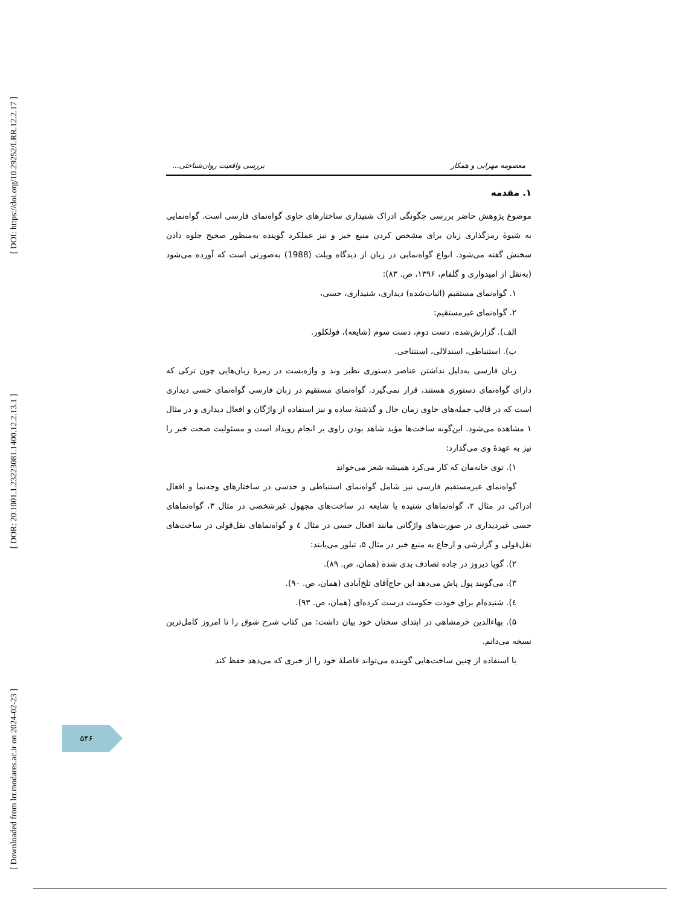[ DOI: https://doi.org/10.29252/LRR.12.2.17 ]
[ DOR: 20.1001.1.23223081.1400.12.2.13.1 ]
[ Downloaded from lrr.modares.ac.ir on 2024-02-23 ]
معصومه مهرابی و همکار بررسی واقعیت روان‌شناختی...
۱. مقدمه
موضوع پژوهش حاضر بررسی چگونگی ادراک شنیداری ساختارهای حاوی گواه‌نمای فارسی است. گواه‌نمایی به شیوهٔ رمزگذاری زبان برای مشخص کردن منبع خبر و نیز عملکرد گوینده به‌منظور صحیح جلوه دادن سخنش گفته می‌شود. انواع گواه‌نمایی در زبان از دیدگاه ویلت (1988) به‌صورتی است که آورده می‌شود (به‌نقل از امیدواری و گلفام، ۱۳۹۶، ص. ۸۳):
۱. گواه‌نمای مستقیم (اثبات‌شده) دیداری، شنیداری، حسی،
۲. گواه‌نمای غیرمستقیم:
الف). گزارش‌شده، دست دوم، دست سوم (شایعه)، فولکلور.
ب). استنباطی، استدلالی، استنتاجی.
زبان فارسی به‌دلیل نداشتن عناصر دستوری نظیر وند و واژه‌بست در زمرهٔ زبان‌هایی چون ترکی که دارای گواه‌نمای دستوری هستند، قرار نمی‌گیرد. گواه‌نمای مستقیم در زبان فارسی گواه‌نمای حسی دیداری است که در قالب جمله‌های حاوی زمان حال و گذشتهٔ ساده و نیز استفاده از واژگان و افعال دیداری و در مثال ۱ مشاهده می‌شود. این‌گونه ساخت‌ها مؤید شاهد بودن راوی بر انجام رویداد است و مسئولیت صحت خبر را نیز به عهدهٔ وی می‌گذارد:
۱). توی خانه‌مان که کار می‌کرد همیشه شعر می‌خواند
گواه‌نمای غیرمستقیم فارسی نیز شامل گواه‌نمای استنباطی و حدسی در ساختارهای وجه‌نما و افعال ادراکی در مثال ۲، گواه‌نماهای شنیده یا شایعه در ساخت‌های مجهول غیرشخصی در مثال ۳، گواه‌نماهای حسی غیردیداری در صورت‌های واژگانی مانند افعال حسی در مثال ٤ و گواه‌نماهای نقل‌قولی در ساخت‌های نقل‌قولی و گزارشی و ارجاع به منبع خبر در مثال ۵، تبلور می‌یابند:
۲). گویا دیروز در جاده تصادف بدی شده (همان، ص. ۸۹).
۳). می‌گویند پول پاش می‌دهد این حاج‌آقای تلخ‌آبادی (همان، ص. ۹۰).
٤). شنیده‌ام برای خودت حکومت درست کرده‌ای (همان، ص. ۹۳).
۵). بهاءالدین خرمشاهی در ابتدای سخنان خود بیان داشت: من کتاب شرح شوق را تا امروز کامل‌ترین نسخه می‌دانم.
با استفاده از چنین ساخت‌هایی گوینده می‌تواند فاصلهٔ خود را از خبری که می‌دهد حفظ کند
۵۴۶